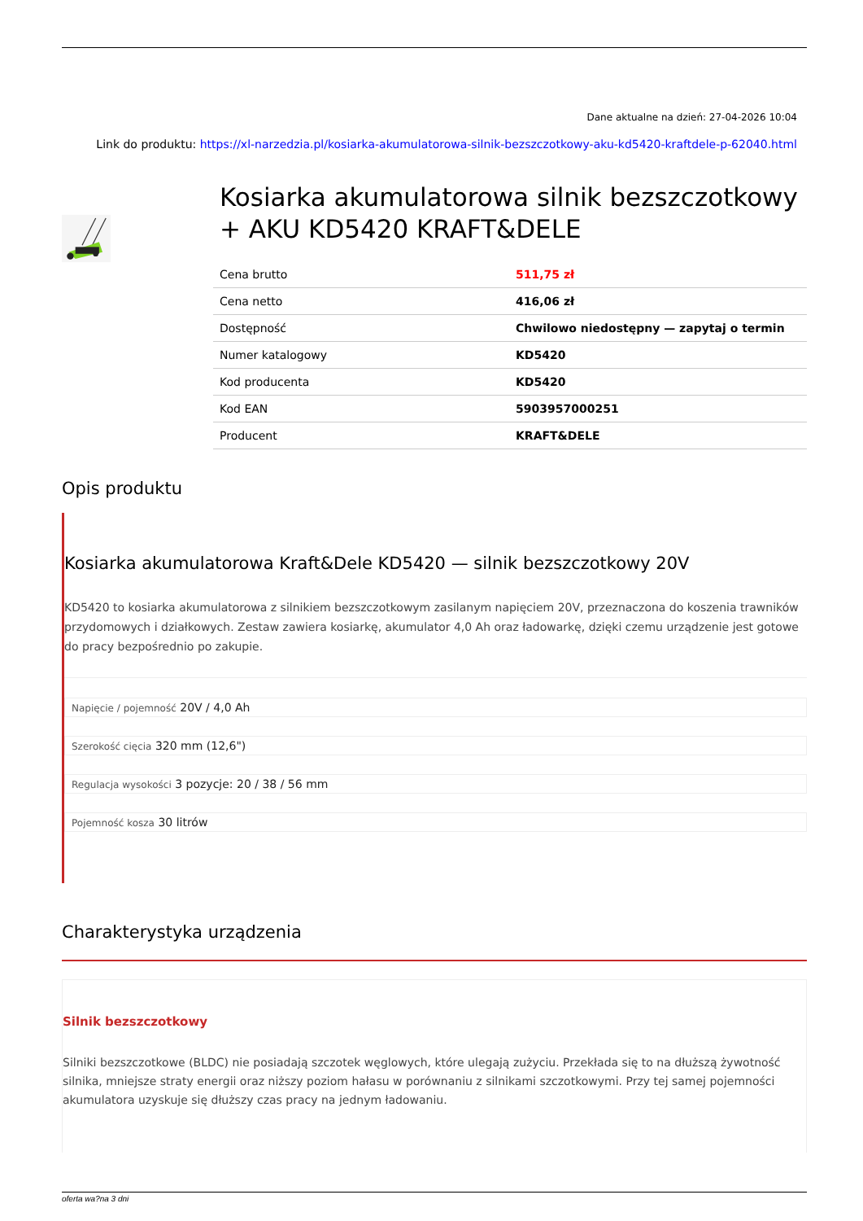Dane aktualne na dzień: 27-04-2026 10:04
Link do produktu: https://xl-narzedzia.pl/kosiarka-akumulatorowa-silnik-bezszczotkowy-aku-kd5420-kraftdele-p-62040.html
Kosiarka akumulatorowa silnik bezszczotkowy + AKU KD5420 KRAFT&DELE
| Cena brutto | 511,75 zł |
| Cena netto | 416,06 zł |
| Dostępność | Chwilowo niedostępny — zapytaj o termin |
| Numer katalogowy | KD5420 |
| Kod producenta | KD5420 |
| Kod EAN | 5903957000251 |
| Producent | KRAFT&DELE |
Opis produktu
Kosiarka akumulatorowa Kraft&Dele KD5420 — silnik bezszczotkowy 20V
KD5420 to kosiarka akumulatorowa z silnikiem bezszczotkowym zasilanym napięciem 20V, przeznaczona do koszenia trawników przydomowych i działkowych. Zestaw zawiera kosiarkę, akumulator 4,0 Ah oraz ładowarkę, dzięki czemu urządzenie jest gotowe do pracy bezpośrednio po zakupie.
Napięcie / pojemność 20V / 4,0 Ah
Szerokość cięcia 320 mm (12,6")
Regulacja wysokości 3 pozycje: 20 / 38 / 56 mm
Pojemność kosza 30 litrów
Charakterystyka urządzenia
Silnik bezszczotkowy
Silniki bezszczotkowe (BLDC) nie posiadają szczotek węglowych, które ulegają zużyciu. Przekłada się to na dłuższą żywotność silnika, mniejsze straty energii oraz niższy poziom hałasu w porównaniu z silnikami szczotkowymi. Przy tej samej pojemności akumulatora uzyskuje się dłuższy czas pracy na jednym ładowaniu.
oferta wa?na 3 dni